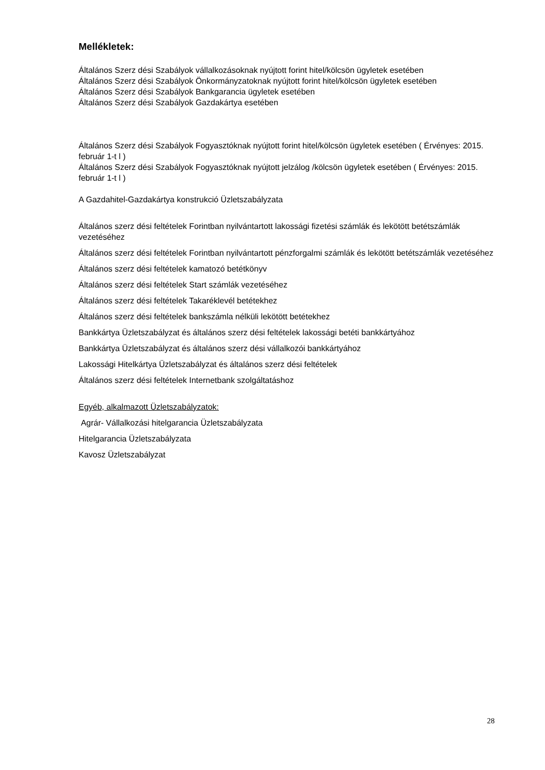Mellékletek:
Általános Szerz dési Szabályok vállalkozásoknak nyújtott forint hitel/kölcsön ügyletek esetében
Általános Szerz dési Szabályok Önkormányzatoknak nyújtott forint hitel/kölcsön ügyletek esetében
Általános Szerz dési Szabályok Bankgarancia ügyletek esetében
Általános Szerz dési Szabályok Gazdakártya esetében
Általános Szerz dési Szabályok Fogyasztóknak nyújtott forint hitel/kölcsön ügyletek esetében ( Érvényes: 2015. február 1-t l )
Általános Szerz dési Szabályok Fogyasztóknak nyújtott jelzálog /kölcsön ügyletek esetében ( Érvényes: 2015. február 1-t l )
A Gazdahitel-Gazdakártya konstrukció Üzletszabályzata
Általános szerz dési feltételek Forintban nyilvántartott lakossági fizetési számlák és lekötött betétszámlák vezetéséhez
Általános szerz dési feltételek Forintban nyilvántartott pénzforgalmi számlák és lekötött betétszámlák vezetéséhez
Általános szerz dési feltételek kamatozó betétkönyv
Általános szerz dési feltételek Start számlák vezetéséhez
Általános szerz dési feltételek Takaréklevél betétekhez
Általános szerz dési feltételek bankszámla nélküli lekötött betétekhez
Bankkártya Üzletszabályzat és általános szerz dési feltételek lakossági betéti bankkártyához
Bankkártya Üzletszabályzat és általános szerz dési vállalkozói bankkártyához
Lakossági Hitelkártya Üzletszabályzat és általános szerz dési feltételek
Általános szerz dési feltételek Internetbank szolgáltatáshoz
Egyéb, alkalmazott Üzletszabályzatok:
Agrár- Vállalkozási hitelgarancia Üzletszabályzata
Hitelgarancia Üzletszabályzata
Kavosz Üzletszabályzat
28